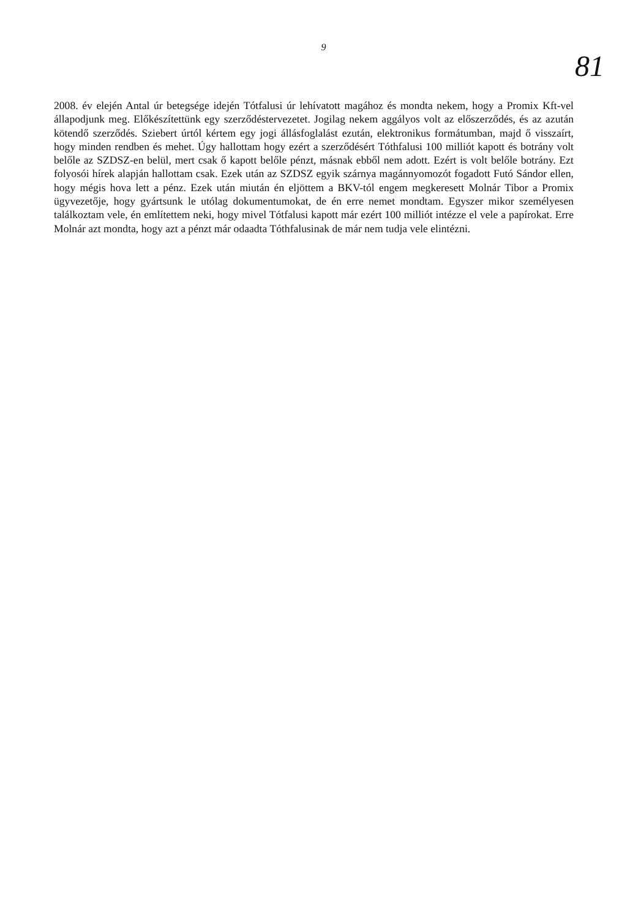9
81
2008. év elején Antal úr betegsége idején Tótfalusi úr lehívatott magához és mondta nekem, hogy a Promix Kft-vel állapodjunk meg. Előkészítettünk egy szerződéstervezetet. Jogilag nekem aggályos volt az előszerződés, és az azután kötendő szerződés. Sziebert úrtól kértem egy jogi állásfoglalást ezután, elektronikus formátumban, majd ő visszaírt, hogy minden rendben és mehet. Úgy hallottam hogy ezért a szerződésért Tóthfalusi 100 milliót kapott és botrány volt belőle az SZDSZ-en belül, mert csak ő kapott belőle pénzt, másnak ebből nem adott. Ezért is volt belőle botrány. Ezt folyosói hírek alapján hallottam csak. Ezek után az SZDSZ egyik szárnya magánnyomozót fogadott Futó Sándor ellen, hogy mégis hova lett a pénz. Ezek után miután én eljöttem a BKV-tól engem megkeresett Molnár Tibor a Promix ügyvezetője, hogy gyártsunk le utólag dokumentumokat, de én erre nemet mondtam. Egyszer mikor személyesen találkoztam vele, én említettem neki, hogy mivel Tótfalusi kapott már ezért 100 milliót intézze el vele a papírokat. Erre Molnár azt mondta, hogy azt a pénzt már odaadta Tóthfalusinak de már nem tudja vele elintézni.